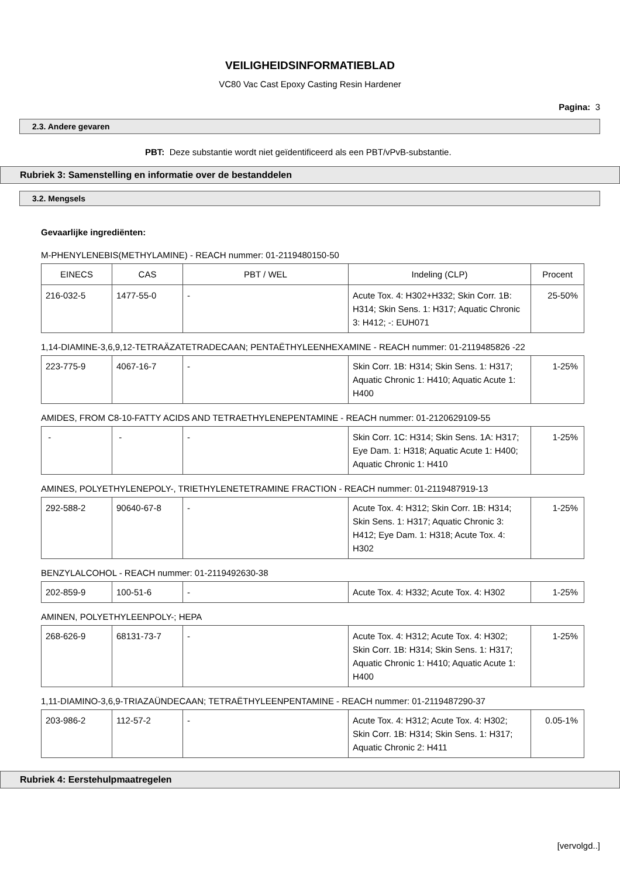VEILIGHEIDSINFORMATIEBLAD
VC80 Vac Cast Epoxy Casting Resin Hardener
Pagina: 3
2.3. Andere gevaren
PBT: Deze substantie wordt niet geïdentificeerd als een PBT/vPvB-substantie.
Rubriek 3: Samenstelling en informatie over de bestanddelen
3.2. Mengsels
Gevaarlijke ingrediënten:
M-PHENYLENEBIS(METHYLAMINE) - REACH nummer: 01-2119480150-50
| EINECS | CAS | PBT / WEL | Indeling (CLP) | Procent |
| 216-032-5 | 1477-55-0 | - | Acute Tox. 4: H302+H332; Skin Corr. 1B: H314; Skin Sens. 1: H317; Aquatic Chronic 3: H412; -: EUH071 | 25-50% |
1,14-DIAMINE-3,6,9,12-TETRAÄZATETRADECAAN; PENTAËTHYLEENHEXAMINE - REACH nummer: 01-2119485826 -22
| 223-775-9 | 4067-16-7 | - | Skin Corr. 1B: H314; Skin Sens. 1: H317; Aquatic Chronic 1: H410; Aquatic Acute 1: H400 | 1-25% |
AMIDES, FROM C8-10-FATTY ACIDS AND TETRAETHYLENEPENTAMINE - REACH nummer: 01-2120629109-55
| - | - | - | Skin Corr. 1C: H314; Skin Sens. 1A: H317; Eye Dam. 1: H318; Aquatic Acute 1: H400; Aquatic Chronic 1: H410 | 1-25% |
AMINES, POLYETHYLENEPOLY-, TRIETHYLENETETRAMINE FRACTION - REACH nummer: 01-2119487919-13
| 292-588-2 | 90640-67-8 | - | Acute Tox. 4: H312; Skin Corr. 1B: H314; Skin Sens. 1: H317; Aquatic Chronic 3: H412; Eye Dam. 1: H318; Acute Tox. 4: H302 | 1-25% |
BENZYLALCOHOL - REACH nummer: 01-2119492630-38
| 202-859-9 | 100-51-6 | - | Acute Tox. 4: H332; Acute Tox. 4: H302 | 1-25% |
AMINEN, POLYETHYLEENPOLY-; HEPA
| 268-626-9 | 68131-73-7 | - | Acute Tox. 4: H312; Acute Tox. 4: H302; Skin Corr. 1B: H314; Skin Sens. 1: H317; Aquatic Chronic 1: H410; Aquatic Acute 1: H400 | 1-25% |
1,11-DIAMINO-3,6,9-TRIAZAÜNDECAAN; TETRAËTHYLEENPENTAMINE - REACH nummer: 01-2119487290-37
| 203-986-2 | 112-57-2 | - | Acute Tox. 4: H312; Acute Tox. 4: H302; Skin Corr. 1B: H314; Skin Sens. 1: H317; Aquatic Chronic 2: H411 | 0.05-1% |
Rubriek 4: Eerstehulpmaatregelen
[vervolgd..]